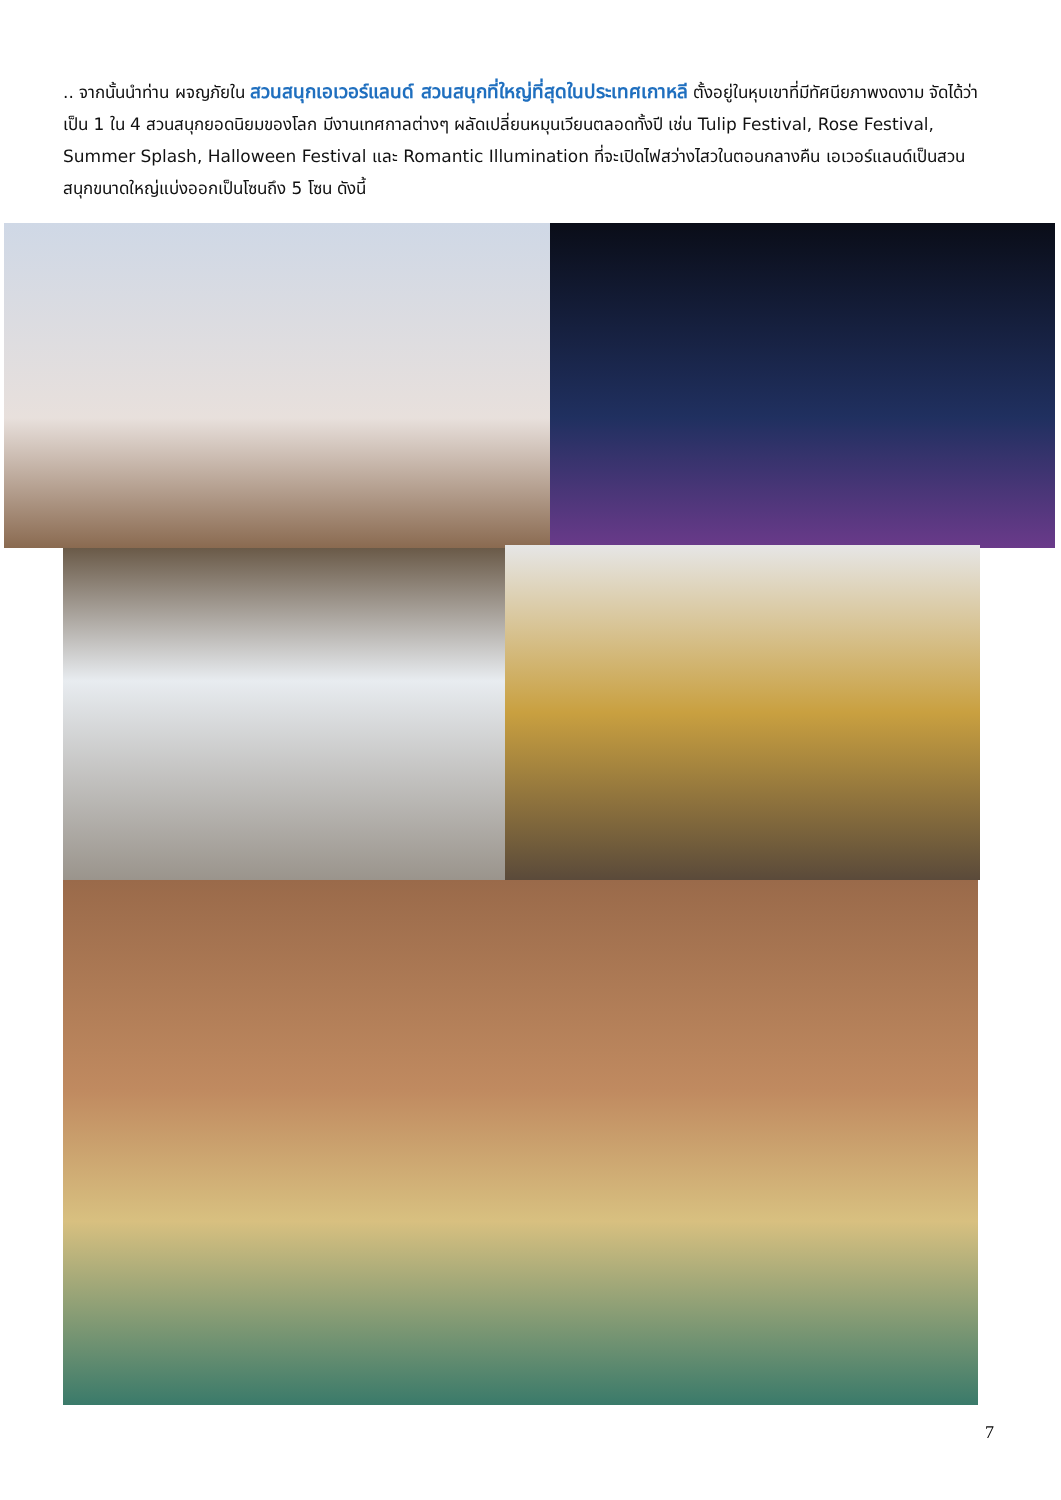.. จากนั้นนำท่าน ผจญภัยใน สวนสนุกเอเวอร์แลนด์ สวนสนุกที่ใหญ่ที่สุดในประเทศเกาหลี ตั้งอยู่ในหุบเขาที่มีทัศนียภาพงดงาม จัดได้ว่าเป็น 1 ใน 4 สวนสนุกยอดนิยมของโลก มีงานเทศกาลต่างๆ ผลัดเปลี่ยนหมุนเวียนตลอดทั้งปี เช่น Tulip Festival, Rose Festival, Summer Splash, Halloween Festival และ Romantic Illumination ที่จะเปิดไฟสว่างไสวในตอนกลางคืน เอเวอร์แลนด์เป็นสวนสนุกขนาดใหญ่แบ่งออกเป็นโซนถึง 5 โซน ดังนี้
7